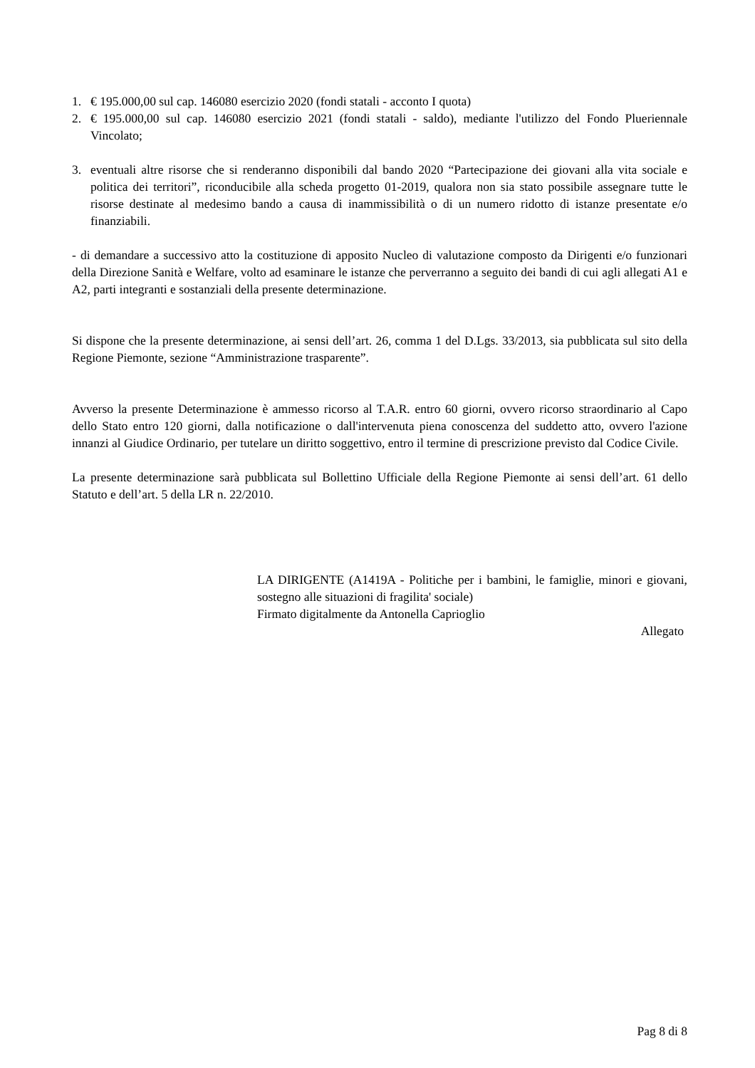1. € 195.000,00 sul cap. 146080 esercizio 2020 (fondi statali - acconto I quota)
2. € 195.000,00 sul cap. 146080 esercizio 2021 (fondi statali - saldo), mediante l'utilizzo del Fondo Plueriennale Vincolato;
3. eventuali altre risorse che si renderanno disponibili dal bando 2020 “Partecipazione dei giovani alla vita sociale e politica dei territori”, riconducibile alla scheda progetto 01-2019, qualora non sia stato possibile assegnare tutte le risorse destinate al medesimo bando a causa di inammissibilità o di un numero ridotto di istanze presentate e/o finanziabili.
- di demandare a successivo atto la costituzione di apposito Nucleo di valutazione composto da Dirigenti e/o funzionari della Direzione Sanità e Welfare, volto ad esaminare le istanze che perverranno a seguito dei bandi di cui agli allegati A1 e A2, parti integranti e sostanziali della presente determinazione.
Si dispone che la presente determinazione, ai sensi dell’art. 26, comma 1 del D.Lgs. 33/2013, sia pubblicata sul sito della Regione Piemonte, sezione “Amministrazione trasparente”.
Avverso la presente Determinazione è ammesso ricorso al T.A.R. entro 60 giorni, ovvero ricorso straordinario al Capo dello Stato entro 120 giorni, dalla notificazione o dall'intervenuta piena conoscenza del suddetto atto, ovvero l'azione innanzi al Giudice Ordinario, per tutelare un diritto soggettivo, entro il termine di prescrizione previsto dal Codice Civile.
La presente determinazione sarà pubblicata sul Bollettino Ufficiale della Regione Piemonte ai sensi dell’art. 61 dello Statuto e dell’art. 5 della LR n. 22/2010.
LA DIRIGENTE (A1419A - Politiche per i bambini, le famiglie, minori e giovani, sostegno alle situazioni di fragilita' sociale)
Firmato digitalmente da Antonella Caprioglio
Allegato
Pag 8 di 8